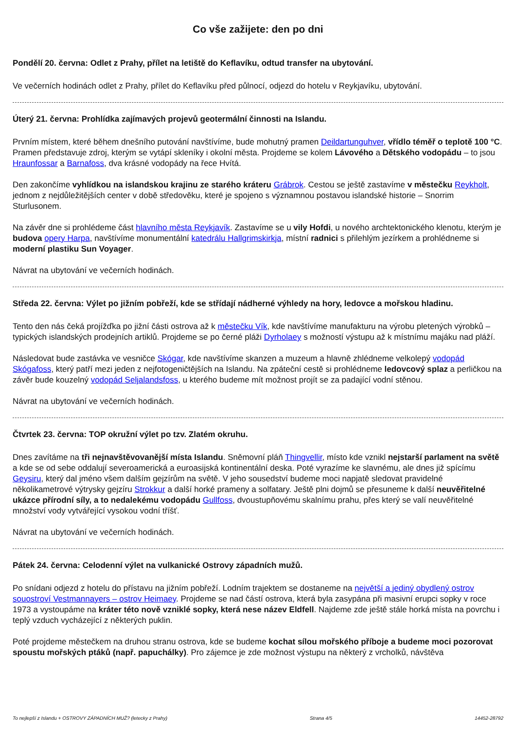Co vše zažijete: den po dni
Pondělí 20. června: Odlet z Prahy, přílet na letiště do Keflavíku, odtud transfer na ubytování.
Ve večerních hodinách odlet z Prahy, přílet do Keflavíku před půlnocí, odjezd do hotelu v Reykjavíku, ubytování.
Úterý 21. června: Prohlídka zajímavých projevů geotermální činnosti na Islandu.
Prvním místem, které během dnešního putování navštívíme, bude mohutný pramen Deildartunguhver, vřídlo téměř o teplotě 100 °C. Pramen představuje zdroj, kterým se vytápí skleníky i okolní města. Projdeme se kolem Lávového a Dětského vodopádu – to jsou Hraunfossar a Barnafoss, dva krásné vodopády na řece Hvítá.
Den zakončíme vyhlídkou na islandskou krajinu ze starého kráteru Grábrok. Cestou se ještě zastavíme v městečku Reykholt, jednom z nejdůležitějších center v době středověku, které je spojeno s významnou postavou islandské historie – Snorrim Sturlusonem.
Na závěr dne si prohlédeme část hlavního města Reykjavík. Zastavíme se u vily Hofdi, u nového archtektonického klenotu, kterým je budova opery Harpa, navštívíme monumentální katedrálu Hallgrimskirkja, místní radnici s přilehlým jezírkem a prohlédneme si moderní plastiku Sun Voyager.
Návrat na ubytování ve večerních hodinách.
Středa 22. června: Výlet po jižním pobřeží, kde se střídají nádherné výhledy na hory, ledovce a mořskou hladinu.
Tento den nás čeká projížďka po jižní části ostrova až k městečku Vík, kde navštívíme manufakturu na výrobu pletených výrobků – typických islandských prodejních artiklů. Projdeme se po černé pláži Dyrholaey s možností výstupu až k místnímu majáku nad pláží.
Následovat bude zastávka ve vesničce Skógar, kde navštívíme skanzen a muzeum a hlavně zhlédneme velkolepý vodopád Skógafoss, který patří mezi jeden z nejfotogeničtějších na Islandu. Na zpáteční cestě si prohlédneme ledovcový splaz a perličkou na závěr bude kouzelný vodopád Seljalandsfoss, u kterého budeme mít možnost projít se za padající vodní stěnou.
Návrat na ubytování ve večerních hodinách.
Čtvrtek 23. června: TOP okružní výlet po tzv. Zlatém okruhu.
Dnes zavítáme na tři nejnavštěvovanější místa Islandu. Sněmovní pláň Thingvellir, místo kde vznikl nejstarší parlament na světě a kde se od sebe oddalují severoamerická a euroasijská kontinentální deska. Poté vyrazíme ke slavnému, ale dnes již spícímu Geysiru, který dal jméno všem dalším gejzírům na světě. V jeho sousedství budeme moci napjatě sledovat pravidelné několikametrové výtrysky gejzíru Strokkur a další horké prameny a solfatary. Ještě plni dojmů se přesuneme k další neuvěřitelné ukázce přírodní síly, a to nedalekému vodopádu Gullfoss, dvoustupňovému skalnímu prahu, přes který se valí neuvěřitelné množství vody vytvářející vysokou vodní tříšť.
Návrat na ubytování ve večerních hodinách.
Pátek 24. června: Celodenní výlet na vulkanické Ostrovy západních mužů.
Po snídani odjezd z hotelu do přístavu na jižním pobřeží. Lodním trajektem se dostaneme na největší a jediný obydlený ostrov souostroví Vestmannayers – ostrov Heimaey. Projdeme se nad částí ostrova, která byla zasypána při masivní erupci sopky v roce 1973 a vystoupáme na kráter této nově vzniklé sopky, která nese název Eldfell. Najdeme zde ještě stále horká místa na povrchu i teplý vzduch vycházející z některých puklin.
Poté projdeme městečkem na druhou stranu ostrova, kde se budeme kochat sílou mořského příboje a budeme moci pozorovat spoustu mořských ptáků (např. papuchálky). Pro zájemce je zde možnost výstupu na některý z vrcholků, návštěva
To nejlepší z Islandu + OSTROVY ZÁPADNÍCH MUŽ? (letecky z Prahy) Strana 4/5 14452-28792